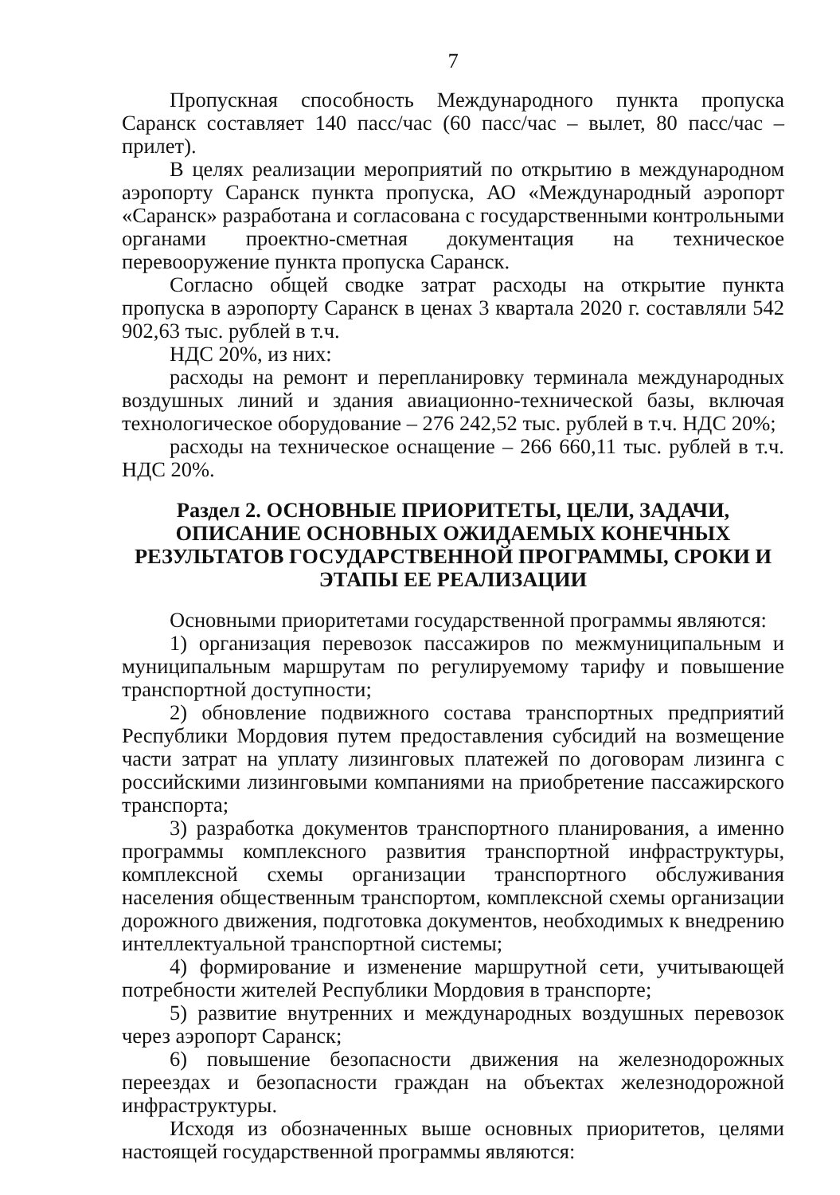7
Пропускная способность Международного пункта пропуска Саранск составляет 140 пасс/час (60 пасс/час – вылет, 80 пасс/час – прилет).
В целях реализации мероприятий по открытию в международном аэропорту Саранск пункта пропуска, АО «Международный аэропорт «Саранск» разработана и согласована с государственными контрольными органами проектно-сметная документация на техническое перевооружение пункта пропуска Саранск.
Согласно общей сводке затрат расходы на открытие пункта пропуска в аэропорту Саранск в ценах 3 квартала 2020 г. составляли 542 902,63 тыс. рублей в т.ч.
НДС 20%, из них:
расходы на ремонт и перепланировку терминала международных воздушных линий и здания авиационно-технической базы, включая технологическое оборудование – 276 242,52 тыс. рублей в т.ч. НДС 20%;
расходы на техническое оснащение – 266 660,11 тыс. рублей в т.ч. НДС 20%.
Раздел 2. ОСНОВНЫЕ ПРИОРИТЕТЫ, ЦЕЛИ, ЗАДАЧИ, ОПИСАНИЕ ОСНОВНЫХ ОЖИДАЕМЫХ КОНЕЧНЫХ РЕЗУЛЬТАТОВ ГОСУДАРСТВЕННОЙ ПРОГРАММЫ, СРОКИ И ЭТАПЫ ЕЕ РЕАЛИЗАЦИИ
Основными приоритетами государственной программы являются:
1) организация перевозок пассажиров по межмуниципальным и муниципальным маршрутам по регулируемому тарифу и повышение транспортной доступности;
2) обновление подвижного состава транспортных предприятий Республики Мордовия путем предоставления субсидий на возмещение части затрат на уплату лизинговых платежей по договорам лизинга с российскими лизинговыми компаниями на приобретение пассажирского транспорта;
3) разработка документов транспортного планирования, а именно программы комплексного развития транспортной инфраструктуры, комплексной схемы организации транспортного обслуживания населения общественным транспортом, комплексной схемы организации дорожного движения, подготовка документов, необходимых к внедрению интеллектуальной транспортной системы;
4) формирование и изменение маршрутной сети, учитывающей потребности жителей Республики Мордовия в транспорте;
5) развитие внутренних и международных воздушных перевозок через аэропорт Саранск;
6) повышение безопасности движения на железнодорожных переездах и безопасности граждан на объектах железнодорожной инфраструктуры.
Исходя из обозначенных выше основных приоритетов, целями настоящей государственной программы являются: